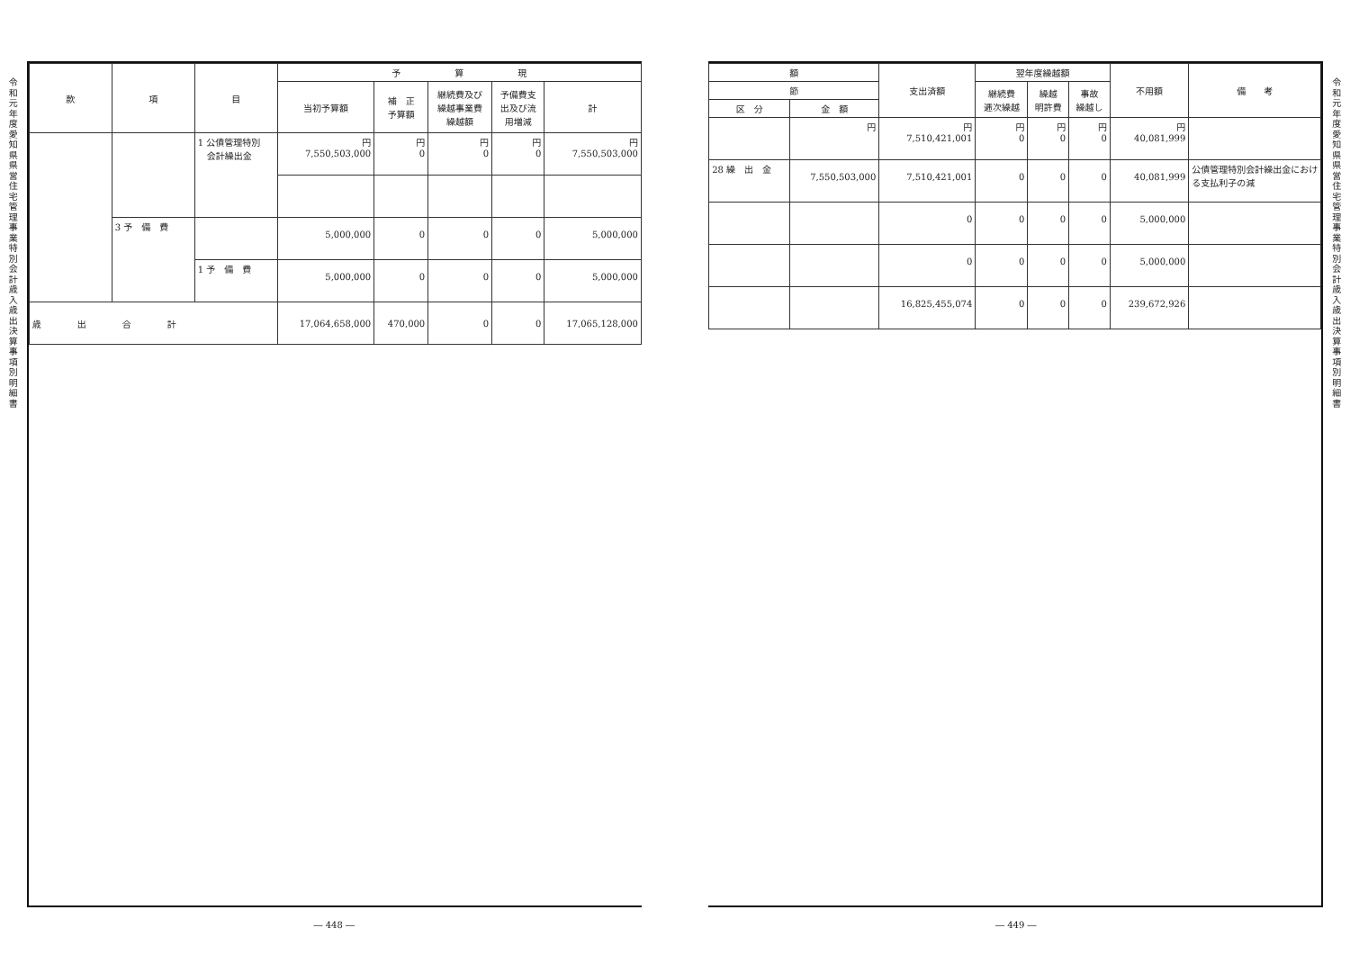令
和
元
年
度
愛
知
県
県
営
住
宅
管
理
事
業
特
別
会
計
歳
入
歳
出
決
算
事
項
別
明
細
書
| 款 | 項 | 目 | 予 算 現 | | | | |
| --- | --- | --- | --- | --- | --- | --- | --- |
| | | | 当初予算額 | 補 正 予算額 | 継続費及び 繰越事業費 繰越額 | 予備費支 出及び流 用増減 | 計 |
| | | 1 公債管理特別 会計繰出金 | 円 7,550,503,000 | 円 0 | 円 0 | 円 0 | 円 7,550,503,000 |
| | 3 予 備 費 | | 5,000,000 | 0 | 0 | 0 | 5,000,000 |
| | | 1 予 備 費 | 5,000,000 | 0 | 0 | 0 | 5,000,000 |
| 歳 出 合 計 | | | 17,064,658,000 | 470,000 | 0 | 0 | 17,065,128,000 |
― 448 ―
| 額 | | 支出済額 | 翌年度繰越額 | | | 不用額 | 備 考 |
| --- | --- | --- | --- | --- | --- | --- | --- |
| 節 | | | 継続費 逓次繰越 | 繰越 明許費 | 事故 繰越し | | |
| 区 分 | 金 額 | | | | | | |
| | 円 | 円 7,510,421,001 | 円 0 | 円 0 | 円 0 | 円 40,081,999 | |
| 28 繰 出 金 | 7,550,503,000 | 7,510,421,001 | 0 | 0 | 0 | 40,081,999 | 公債管理特別会計繰出金における支払利子の減 |
| | | 0 | 0 | 0 | 0 | 5,000,000 | |
| | | 0 | 0 | 0 | 0 | 5,000,000 | |
| | | 16,825,455,074 | 0 | 0 | 0 | 239,672,926 | |
― 449 ―
令
和
元
年
度
愛
知
県
県
営
住
宅
管
理
事
業
特
別
会
計
歳
入
歳
出
決
算
事
項
別
明
細
書